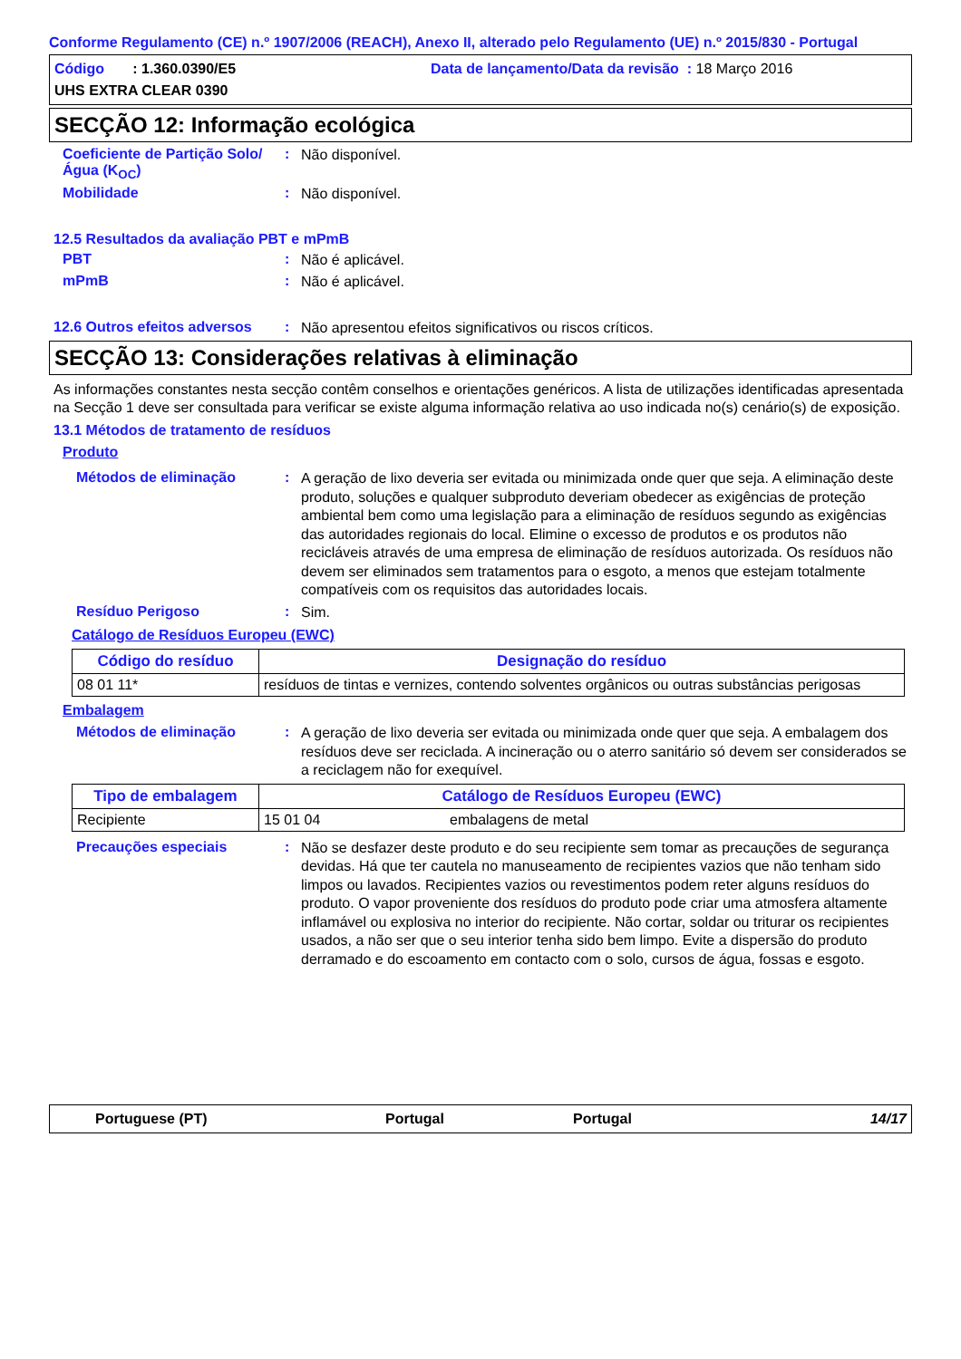Conforme Regulamento (CE) n.º 1907/2006 (REACH), Anexo II, alterado pelo Regulamento (UE) n.º 2015/830 - Portugal
Código : 1.360.0390/E5 Data de lançamento/Data da revisão : 18 Março 2016
UHS EXTRA CLEAR 0390
SECÇÃO 12: Informação ecológica
Coeficiente de Partição Solo/Água (K<sub>OC</sub>)
:
Não disponível.
Mobilidade :
Não disponível.
12.5 Resultados da avaliação PBT e mPmB
PBT :
Não é aplicável.
mPmB :
Não é aplicável.
12.6 Outros efeitos adversos
:
Não apresentou efeitos significativos ou riscos críticos.
SECÇÃO 13: Considerações relativas à eliminação
As informações constantes nesta secção contêm conselhos e orientações genéricos. A lista de utilizações identificadas apresentada na Secção 1 deve ser consultada para verificar se existe alguma informação relativa ao uso indicada no(s) cenário(s) de exposição.
13.1 Métodos de tratamento de resíduos
Produto
Métodos de eliminação :
A geração de lixo deveria ser evitada ou minimizada onde quer que seja. A eliminação deste produto, soluções e qualquer subproduto deveriam obedecer as exigências de proteção ambiental bem como uma legislação para a eliminação de resíduos segundo as exigências das autoridades regionais do local. Elimine o excesso de produtos e os produtos não recicláveis através de uma empresa de eliminação de resíduos autorizada. Os resíduos não devem ser eliminados sem tratamentos para o esgoto, a menos que estejam totalmente compatíveis com os requisitos das autoridades locais.
Resíduo Perigoso :
Sim.
Catálogo de Resíduos Europeu (EWC)
| Código do resíduo | Designação do resíduo |
| --- | --- |
| 08 01 11* | resíduos de tintas e vernizes, contendo solventes orgânicos ou outras substâncias perigosas |
Embalagem
Métodos de eliminação :
A geração de lixo deveria ser evitada ou minimizada onde quer que seja. A embalagem dos resíduos deve ser reciclada. A incineração ou o aterro sanitário só devem ser considerados se a reciclagem não for exequível.
| Tipo de embalagem | Catálogo de Resíduos Europeu (EWC) | |
| --- | --- | --- |
| Recipiente | 15 01 04 | embalagens de metal |
Precauções especiais :
Não se desfazer deste produto e do seu recipiente sem tomar as precauções de segurança devidas. Há que ter cautela no manuseamento de recipientes vazios que não tenham sido limpos ou lavados. Recipientes vazios ou revestimentos podem reter alguns resíduos do produto. O vapor proveniente dos resíduos do produto pode criar uma atmosfera altamente inflamável ou explosiva no interior do recipiente. Não cortar, soldar ou triturar os recipientes usados, a não ser que o seu interior tenha sido bem limpo. Evite a dispersão do produto derramado e do escoamento em contacto com o solo, cursos de água, fossas e esgoto.
Portuguese (PT) Portugal Portugal 14/17